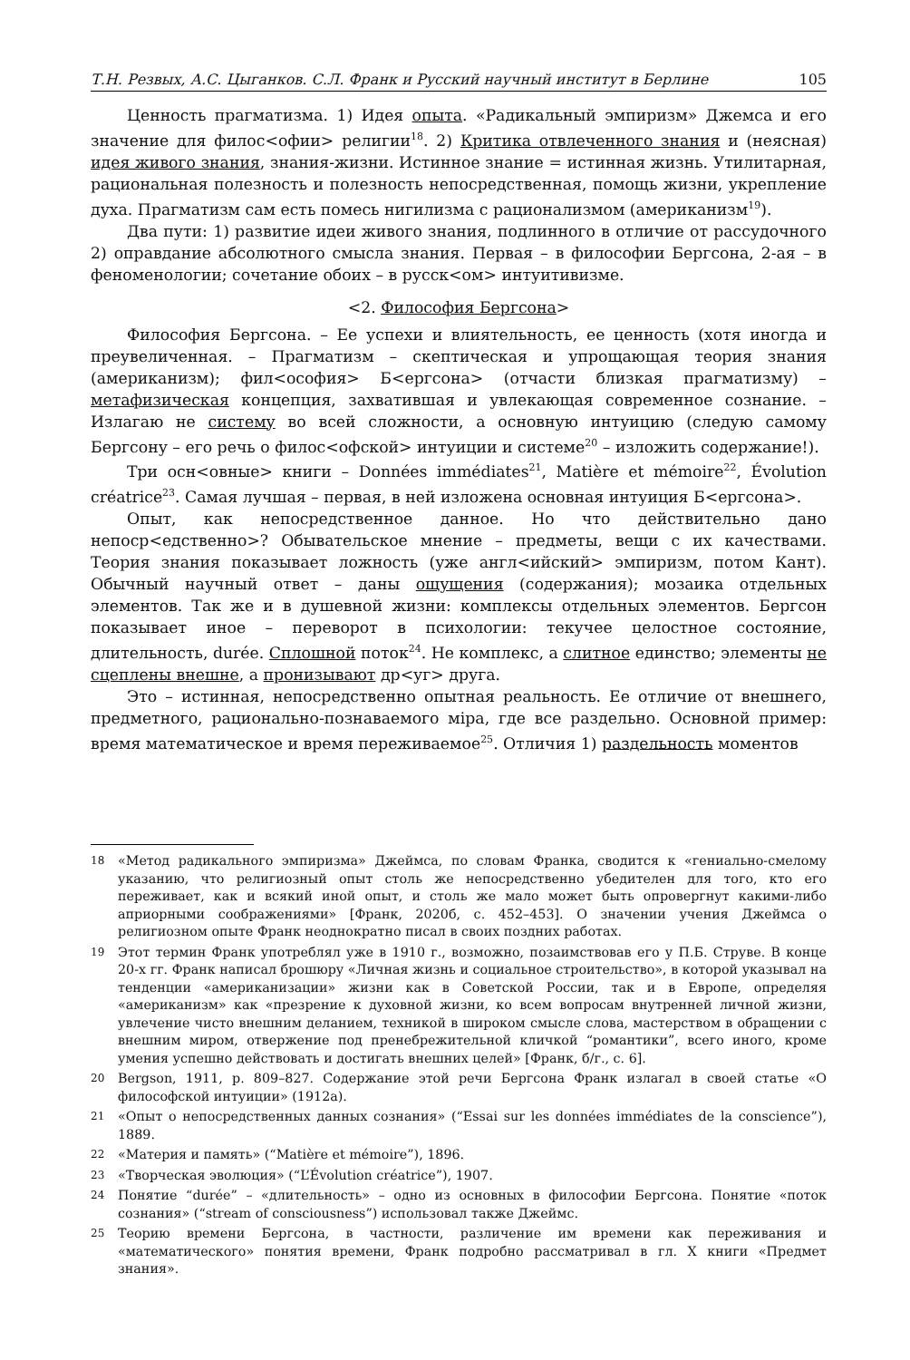Т.Н. Резвых, А.С. Цыганков. С.Л. Франк и Русский научный институт в Берлине 105
Ценность прагматизма. 1) Идея опыта. «Радикальный эмпиризм» Джемса и его значение для филос<офии> религии<sup>18</sup>. 2) Критика отвлеченного знания и (неясная) идея живого знания, знания-жизни. Истинное знание = истинная жизнь. Утилитарная, рациональная полезность и полезность непосредственная, помощь жизни, укрепление духа. Прагматизм сам есть помесь нигилизма с рационализмом (американизм<sup>19</sup>).
Два пути: 1) развитие идеи живого знания, подлинного в отличие от рассудочного 2) оправдание абсолютного смысла знания. Первая – в философии Бергсона, 2-ая – в феноменологии; сочетание обоих – в русск<ом> интуитивизме.
<2. Философия Бергсона>
Философия Бергсона. – Ее успехи и влиятельность, ее ценность (хотя иногда и преувеличенная. – Прагматизм – скептическая и упрощающая теория знания (американизм); фил<ософия> Б<ергсона> (отчасти близкая прагматизму) – метафизическая концепция, захватившая и увлекающая современное сознание. – Излагаю не систему во всей сложности, а основную интуицию (следую самому Бергсону – его речь о филос<офской> интуиции и системе<sup>20</sup> – изложить содержание!).
Три осн<овные> книги – Données immédiates<sup>21</sup>, Matière et mémoire<sup>22</sup>, Évolution créatrice<sup>23</sup>. Самая лучшая – первая, в ней изложена основная интуиция Б<ергсона>.
Опыт, как непосредственное данное. Но что действительно дано непоср<едственно>? Обывательское мнение – предметы, вещи с их качествами. Теория знания показывает ложность (уже англ<ийский> эмпиризм, потом Кант). Обычный научный ответ – даны ощущения (содержания); мозаика отдельных элементов. Так же и в душевной жизни: комплексы отдельных элементов. Бергсон показывает иное – переворот в психологии: текучее целостное состояние, длительность, durée. Сплошной поток<sup>24</sup>. Не комплекс, а слитное единство; элементы не сцеплены внешне, а пронизывают др<уг> друга.
Это – истинная, непосредственно опытная реальность. Ее отличие от внешнего, предметного, рационально-познаваемого міра, где все раздельно. Основной пример: время математическое и время переживаемое<sup>25</sup>. Отличия 1) раздельность моментов
18 «Метод радикального эмпиризма» Джеймса, по словам Франка, сводится к «гениально-смелому указанию, что религиозный опыт столь же непосредственно убедителен для того, кто его переживает, как и всякий иной опыт, и столь же мало может быть опровергнут какими-либо априорными соображениями» [Франк, 2020б, с. 452–453]. О значении учения Джеймса о религиозном опыте Франк неоднократно писал в своих поздних работах.
19 Этот термин Франк употреблял уже в 1910 г., возможно, позаимствовав его у П.Б. Струве. В конце 20-х гг. Франк написал брошюру «Личная жизнь и социальное строительство», в которой указывал на тенденции «американизации» жизни как в Советской России, так и в Европе, определяя «американизм» как «презрение к духовной жизни, ко всем вопросам внутренней личной жизни, увлечение чисто внешним деланием, техникой в широком смысле слова, мастерством в обращении с внешним миром, отвержение под пренебрежительной кличкой “романтики”, всего иного, кроме умения успешно действовать и достигать внешних целей» [Франк, б/г., с. 6].
20 Bergson, 1911, p. 809–827. Содержание этой речи Бергсона Франк излагал в своей статье «О философской интуиции» (1912а).
21 «Опыт о непосредственных данных сознания» (“Essai sur les données immédiates de la conscience”), 1889.
22 «Материя и память» (“Matière et mémoire”), 1896.
23 «Творческая эволюция» (“L’Évolution créatrice”), 1907.
24 Понятие “durée” – «длительность» – одно из основных в философии Бергсона. Понятие «поток сознания» (“stream of consciousness”) использовал также Джеймс.
25 Теорию времени Бергсона, в частности, различение им времени как переживания и «математического» понятия времени, Франк подробно рассматривал в гл. X книги «Предмет знания».